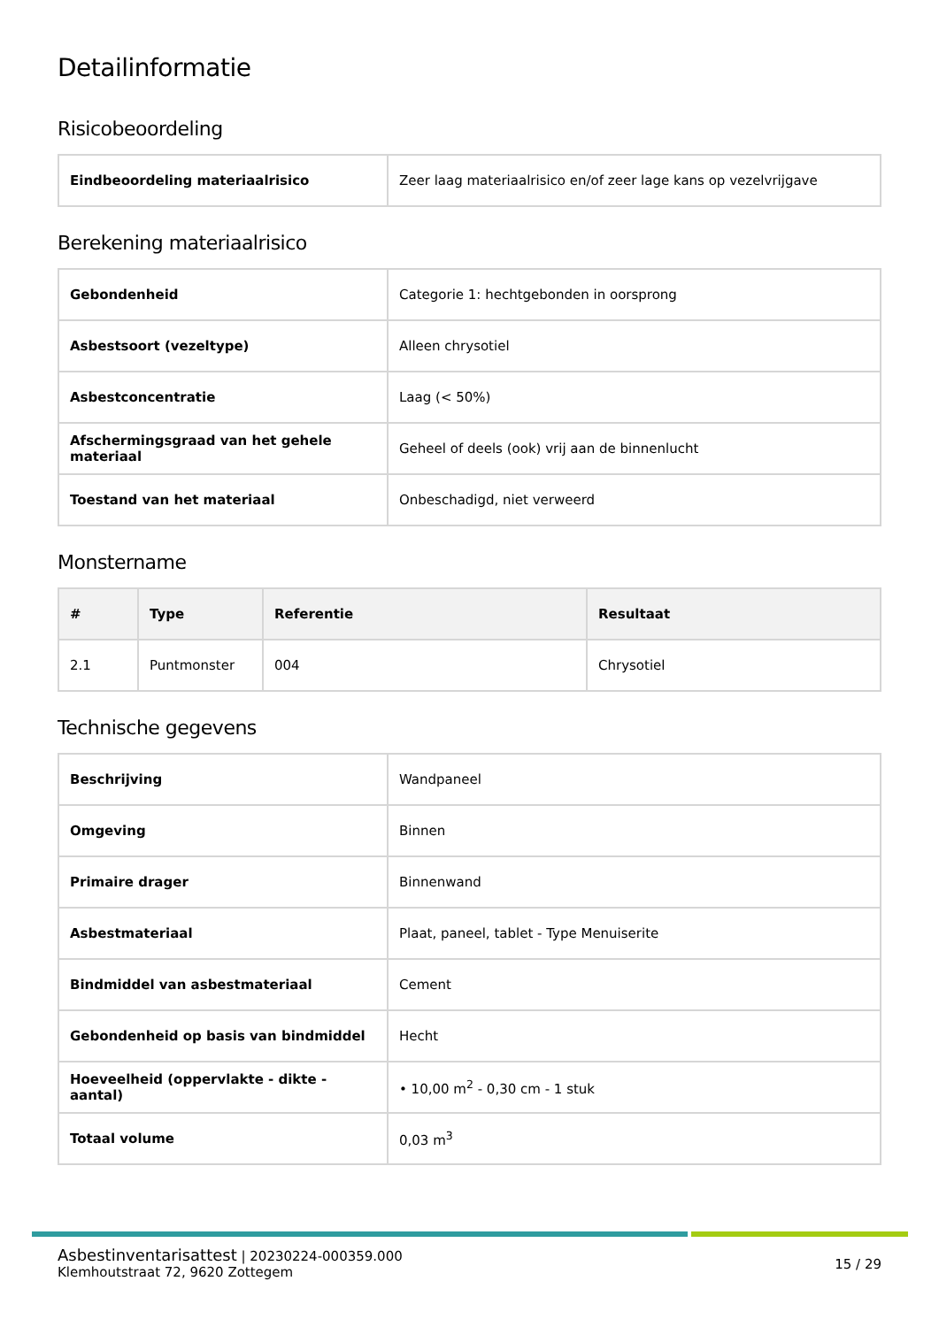Detailinformatie
Risicobeoordeling
| Eindbeoordeling materiaalrisico | Zeer laag materiaalrisico en/of zeer lage kans op vezelvrijgave |
Berekening materiaalrisico
| Gebondenheid | Categorie 1: hechtgebonden in oorsprong |
| Asbestsoort (vezeltype) | Alleen chrysotiel |
| Asbestconcentratie | Laag (< 50%) |
| Afschermingsgraad van het gehele materiaal | Geheel of deels (ook) vrij aan de binnenlucht |
| Toestand van het materiaal | Onbeschadigd, niet verweerd |
Monstername
| # | Type | Referentie | Resultaat |
| --- | --- | --- | --- |
| 2.1 | Puntmonster | 004 | Chrysotiel |
Technische gegevens
| Beschrijving | Wandpaneel |
| Omgeving | Binnen |
| Primaire drager | Binnenwand |
| Asbestmateriaal | Plaat, paneel, tablet - Type Menuiserite |
| Bindmiddel van asbestmateriaal | Cement |
| Gebondenheid op basis van bindmiddel | Hecht |
| Hoeveelheid (oppervlakte - dikte - aantal) | • 10,00 m<sup>2</sup> - 0,30 cm - 1 stuk |
| Totaal volume | 0,03 m<sup>3</sup> |
Asbestinventarisattest | 20230224-000359.000
Klemhoutstraat 72, 9620 Zottegem
15 / 29